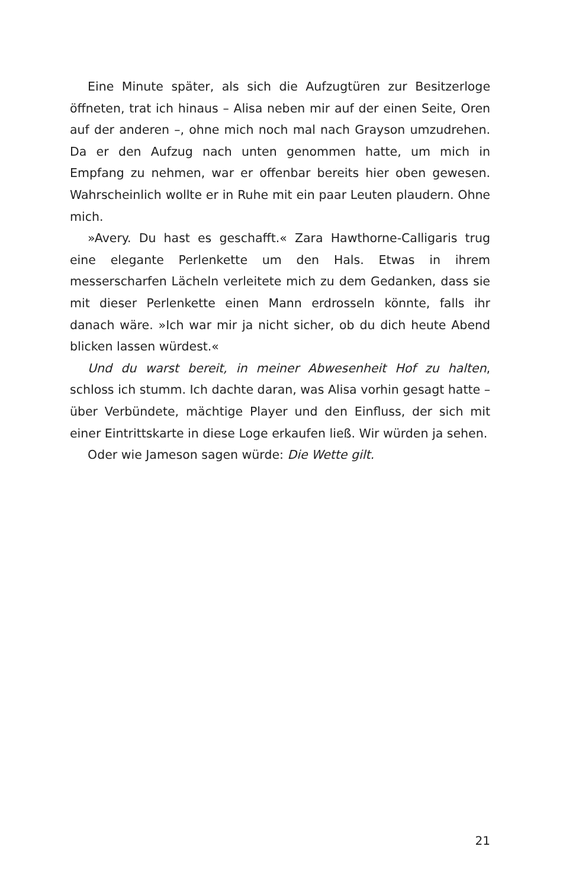Eine Minute später, als sich die Aufzugtüren zur Besitzerloge öffneten, trat ich hinaus – Alisa neben mir auf der einen Seite, Oren auf der anderen –, ohne mich noch mal nach Grayson umzudrehen. Da er den Aufzug nach unten genommen hatte, um mich in Empfang zu nehmen, war er offenbar bereits hier oben gewesen. Wahrscheinlich wollte er in Ruhe mit ein paar Leuten plaudern. Ohne mich.
»Avery. Du hast es geschafft.« Zara Hawthorne-Calligaris trug eine elegante Perlenkette um den Hals. Etwas in ihrem messerscharfen Lächeln verleitete mich zu dem Gedanken, dass sie mit dieser Perlenkette einen Mann erdrosseln könnte, falls ihr danach wäre. »Ich war mir ja nicht sicher, ob du dich heute Abend blicken lassen würdest.«
Und du warst bereit, in meiner Abwesenheit Hof zu halten, schloss ich stumm. Ich dachte daran, was Alisa vorhin gesagt hatte – über Verbündete, mächtige Player und den Einfluss, der sich mit einer Eintrittskarte in diese Loge erkaufen ließ. Wir würden ja sehen.
Oder wie Jameson sagen würde: Die Wette gilt.
21